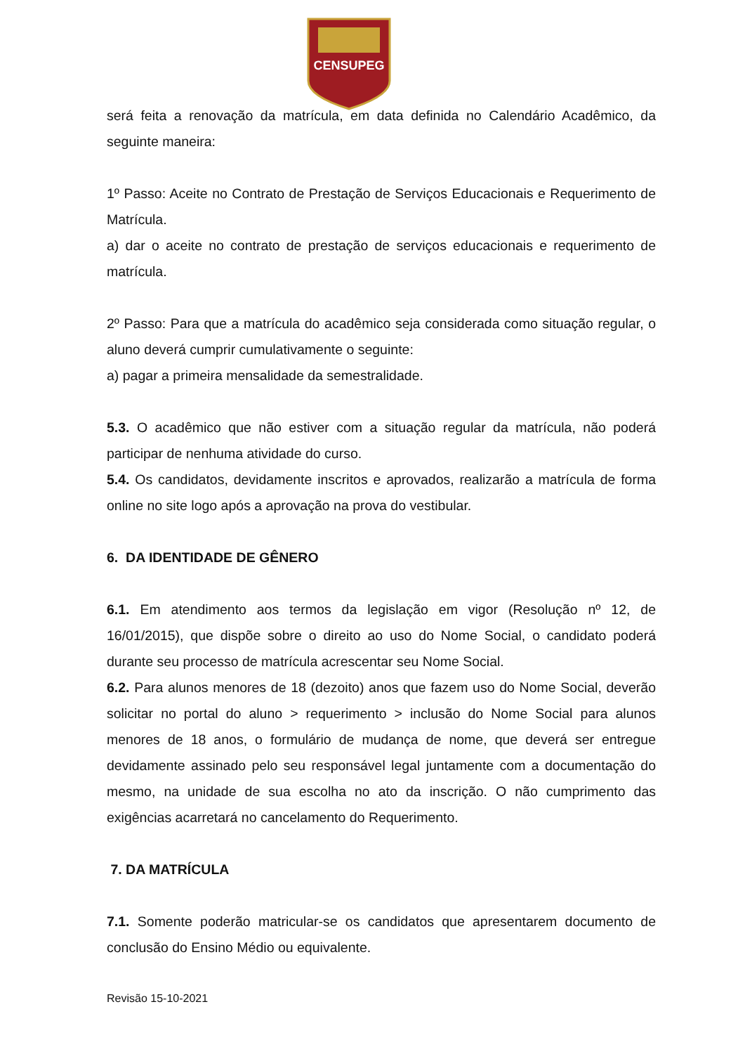CENSUPEG
será feita a renovação da matrícula, em data definida no Calendário Acadêmico, da seguinte maneira:
1º Passo: Aceite no Contrato de Prestação de Serviços Educacionais e Requerimento de Matrícula.
a) dar o aceite no contrato de prestação de serviços educacionais e requerimento de matrícula.
2º Passo: Para que a matrícula do acadêmico seja considerada como situação regular, o aluno deverá cumprir cumulativamente o seguinte:
a) pagar a primeira mensalidade da semestralidade.
5.3. O acadêmico que não estiver com a situação regular da matrícula, não poderá participar de nenhuma atividade do curso.
5.4. Os candidatos, devidamente inscritos e aprovados, realizarão a matrícula de forma online no site logo após a aprovação na prova do vestibular.
6. DA IDENTIDADE DE GÊNERO
6.1. Em atendimento aos termos da legislação em vigor (Resolução nº 12, de 16/01/2015), que dispõe sobre o direito ao uso do Nome Social, o candidato poderá durante seu processo de matrícula acrescentar seu Nome Social.
6.2. Para alunos menores de 18 (dezoito) anos que fazem uso do Nome Social, deverão solicitar no portal do aluno > requerimento > inclusão do Nome Social para alunos menores de 18 anos, o formulário de mudança de nome, que deverá ser entregue devidamente assinado pelo seu responsável legal juntamente com a documentação do mesmo, na unidade de sua escolha no ato da inscrição. O não cumprimento das exigências acarretará no cancelamento do Requerimento.
7. DA MATRÍCULA
7.1. Somente poderão matricular-se os candidatos que apresentarem documento de conclusão do Ensino Médio ou equivalente.
Revisão 15-10-2021